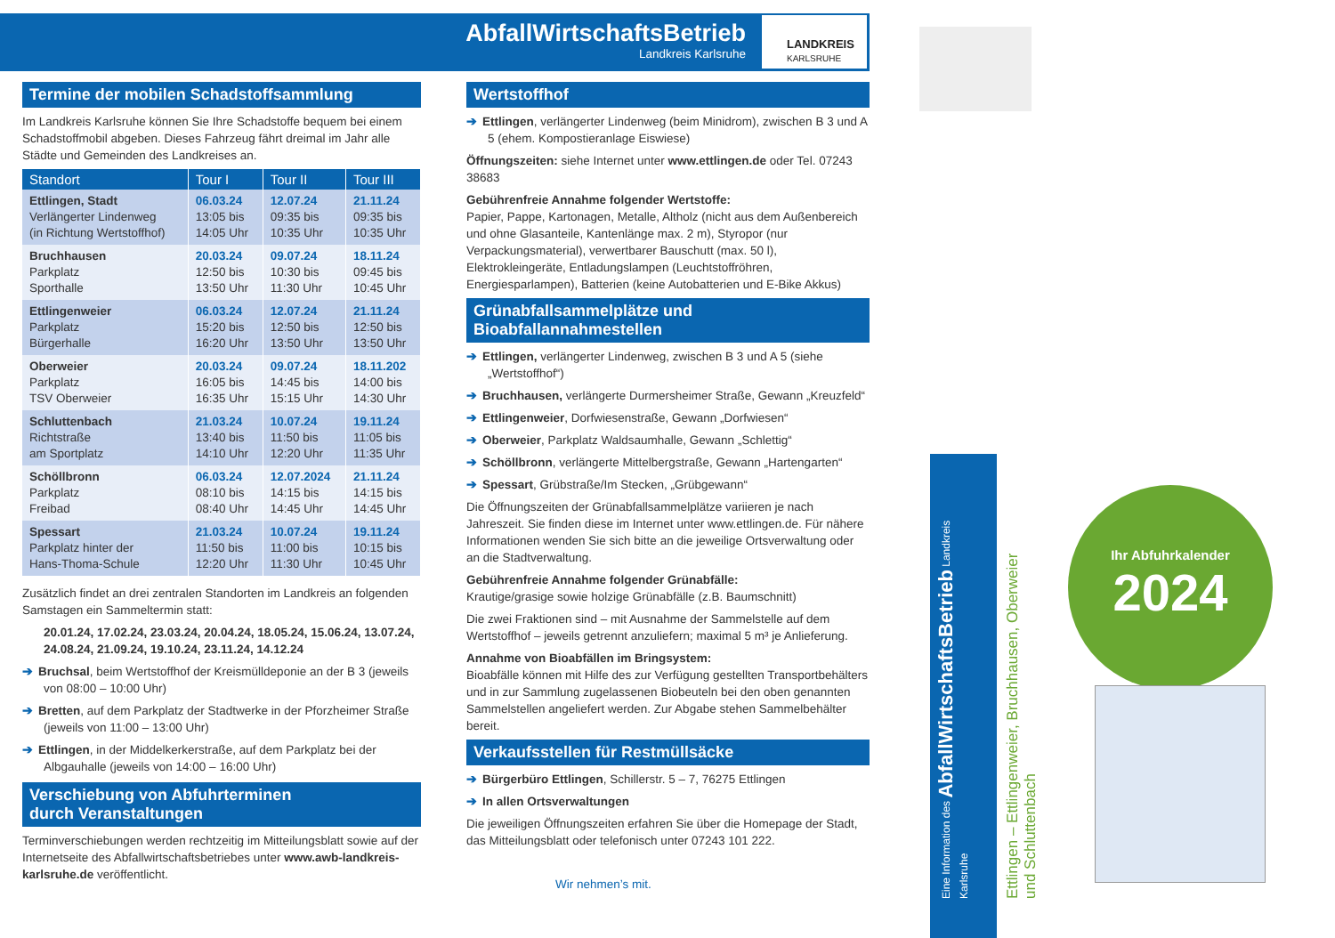AbfallWirtschaftsBetrieb
Landkreis Karlsruhe
LANDKREIS
KARLSRUHE
Termine der mobilen Schadstoffsammlung
Im Landkreis Karlsruhe können Sie Ihre Schadstoffe bequem bei einem Schadstoffmobil abgeben. Dieses Fahrzeug fährt dreimal im Jahr alle Städte und Gemeinden des Landkreises an.
| Standort | Tour I | Tour II | Tour III |
| --- | --- | --- | --- |
| Ettlingen, Stadt Verlängerter Lindenweg (in Richtung Wertstoffhof) | 06.03.24 13:05 bis 14:05 Uhr | 12.07.24 09:35 bis 10:35 Uhr | 21.11.24 09:35 bis 10:35 Uhr |
| Bruchhausen Parkplatz Sporthalle | 20.03.24 12:50 bis 13:50 Uhr | 09.07.24 10:30 bis 11:30 Uhr | 18.11.24 09:45 bis 10:45 Uhr |
| Ettlingenweier Parkplatz Bürgerhalle | 06.03.24 15:20 bis 16:20 Uhr | 12.07.24 12:50 bis 13:50 Uhr | 21.11.24 12:50 bis 13:50 Uhr |
| Oberweier Parkplatz TSV Oberweier | 20.03.24 16:05 bis 16:35 Uhr | 09.07.24 14:45 bis 15:15 Uhr | 18.11.202 14:00 bis 14:30 Uhr |
| Schluttenbach Richtstraße am Sportplatz | 21.03.24 13:40 bis 14:10 Uhr | 10.07.24 11:50 bis 12:20 Uhr | 19.11.24 11:05 bis 11:35 Uhr |
| Schöllbronn Parkplatz Freibad | 06.03.24 08:10 bis 08:40 Uhr | 12.07.2024 14:15 bis 14:45 Uhr | 21.11.24 14:15 bis 14:45 Uhr |
| Spessart Parkplatz hinter der Hans-Thoma-Schule | 21.03.24 11:50 bis 12:20 Uhr | 10.07.24 11:00 bis 11:30 Uhr | 19.11.24 10:15 bis 10:45 Uhr |
Zusätzlich findet an drei zentralen Standorten im Landkreis an folgenden Samstagen ein Sammeltermin statt:
20.01.24, 17.02.24, 23.03.24, 20.04.24, 18.05.24, 15.06.24, 13.07.24, 24.08.24, 21.09.24, 19.10.24, 23.11.24, 14.12.24
➔ Bruchsal, beim Wertstoffhof der Kreismülldeponie an der B 3 (jeweils von 08:00 – 10:00 Uhr)
➔ Bretten, auf dem Parkplatz der Stadtwerke in der Pforzheimer Straße (jeweils von 11:00 – 13:00 Uhr)
➔ Ettlingen, in der Middelkerkerstraße, auf dem Parkplatz bei der Albgauhalle (jeweils von 14:00 – 16:00 Uhr)
Verschiebung von Abfuhrterminen
durch Veranstaltungen
Terminverschiebungen werden rechtzeitig im Mitteilungsblatt sowie auf der Internetseite des Abfallwirtschaftsbetriebes unter www.awb-landkreis-karlsruhe.de veröffentlicht.
Wertstoffhof
➔ Ettlingen, verlängerter Lindenweg (beim Minidrom), zwischen B 3 und A 5 (ehem. Kompostieranlage Eiswiese)
Öffnungszeiten: siehe Internet unter www.ettlingen.de oder Tel. 07243 38683
Gebührenfreie Annahme folgender Wertstoffe:
Papier, Pappe, Kartonagen, Metalle, Altholz (nicht aus dem Außenbereich und ohne Glasanteile, Kantenlänge max. 2 m), Styropor (nur Verpackungsmaterial), verwertbarer Bauschutt (max. 50 l), Elektrokleingeräte, Entladungslampen (Leuchtstoffröhren, Energiesparlampen), Batterien (keine Autobatterien und E-Bike Akkus)
Grünabfallsammelplätze und Bioabfallannahmestellen
➔ Ettlingen, verlängerter Lindenweg, zwischen B 3 und A 5 (siehe „Wertstoffhof“)
➔ Bruchhausen, verlängerte Durmersheimer Straße, Gewann „Kreuzfeld“
➔ Ettlingenweier, Dorfwiesenstraße, Gewann „Dorfwiesen“
➔ Oberweier, Parkplatz Waldsaumhalle, Gewann „Schlettig“
➔ Schöllbronn, verlängerte Mittelbergstraße, Gewann „Hartengarten“
➔ Spessart, Grübstraße/Im Stecken, „Grübgewann“
Die Öffnungszeiten der Grünabfallsammelplätze variieren je nach Jahreszeit. Sie finden diese im Internet unter www.ettlingen.de. Für nähere Informationen wenden Sie sich bitte an die jeweilige Ortsverwaltung oder an die Stadtverwaltung.
Gebührenfreie Annahme folgender Grünabfälle:
Krautige/grasige sowie holzige Grünabfälle (z.B. Baumschnitt)
Die zwei Fraktionen sind – mit Ausnahme der Sammelstelle auf dem Wertstoffhof – jeweils getrennt anzuliefern; maximal 5 m³ je Anlieferung.
Annahme von Bioabfällen im Bringsystem:
Bioabfälle können mit Hilfe des zur Verfügung gestellten Transportbehälters und in zur Sammlung zugelassenen Biobeuteln bei den oben genannten Sammelstellen angeliefert werden. Zur Abgabe stehen Sammelbehälter bereit.
Verkaufsstellen für Restmüllsäcke
➔ Bürgerbüro Ettlingen, Schillerstr. 5 – 7, 76275 Ettlingen
➔ In allen Ortsverwaltungen
Die jeweiligen Öffnungszeiten erfahren Sie über die Homepage der Stadt, das Mitteilungsblatt oder telefonisch unter 07243 101 222.
Wir nehmen’s mit.
Eine Information des AbfallWirtschaftsBetrieb Landkreis Karlsruhe
Ettlingen – Ettlingenweier, Bruchhausen, Oberweier und Schluttenbach
Ihr Abfuhrkalender
2024